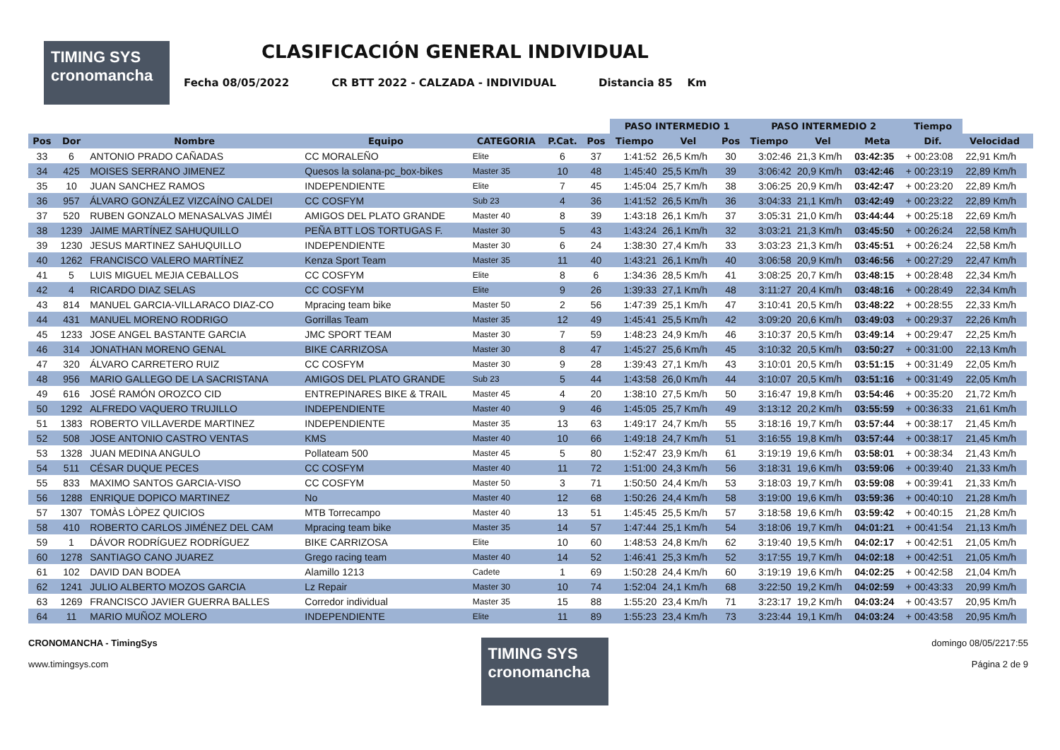TIMING SYS
cronomancha
CLASIFICACIÓN GENERAL INDIVIDUAL
Fecha 08/05/2022 CR BTT 2022 - CALZADA - INDIVIDUAL Distancia 85 Km
| | | | | | | | PASO INTERMEDIO 1 | | | PASO INTERMEDIO 2 | | | Tiempo | | |
| --- | --- | --- | --- | --- | --- | --- | --- | --- | --- | --- | --- | --- | --- | --- | --- |
| Pos | Dor | Nombre | Equipo | CATEGORIA | P.Cat. | Pos | Tiempo | Vel | Pos | Tiempo | Vel | Meta | Dif. | Velocidad | |
| 33 | 6 | ANTONIO PRADO CAÑADAS | CC MORALEÑO | Elite | 6 | 37 | 1:41:52 | 26,5 Km/h | 30 | 3:02:46 | 21,3 Km/h | 03:42:35 | + 00:23:08 | 22,91 Km/h | |
| 34 | 425 | MOISES SERRANO JIMENEZ | Quesos la solana-pc_box-bikes | Master 35 | 10 | 48 | 1:45:40 | 25,5 Km/h | 39 | 3:06:42 | 20,9 Km/h | 03:42:46 | + 00:23:19 | 22,89 Km/h | |
| 35 | 10 | JUAN SANCHEZ RAMOS | INDEPENDIENTE | Elite | 7 | 45 | 1:45:04 | 25,7 Km/h | 38 | 3:06:25 | 20,9 Km/h | 03:42:47 | + 00:23:20 | 22,89 Km/h | |
| 36 | 957 | ÁLVARO GONZÁLEZ VIZCAÍNO CALDEI | CC COSFYM | Sub 23 | 4 | 36 | 1:41:52 | 26,5 Km/h | 36 | 3:04:33 | 21,1 Km/h | 03:42:49 | + 00:23:22 | 22,89 Km/h | |
| 37 | 520 | RUBEN GONZALO MENASALVAS JIMÉI | AMIGOS DEL PLATO GRANDE | Master 40 | 8 | 39 | 1:43:18 | 26,1 Km/h | 37 | 3:05:31 | 21,0 Km/h | 03:44:44 | + 00:25:18 | 22,69 Km/h | |
| 38 | 1239 | JAIME MARTÍNEZ SAHUQUILLO | PEÑA BTT LOS TORTUGAS F. | Master 30 | 5 | 43 | 1:43:24 | 26,1 Km/h | 32 | 3:03:21 | 21,3 Km/h | 03:45:50 | + 00:26:24 | 22,58 Km/h | |
| 39 | 1230 | JESUS MARTINEZ SAHUQUILLO | INDEPENDIENTE | Master 30 | 6 | 24 | 1:38:30 | 27,4 Km/h | 33 | 3:03:23 | 21,3 Km/h | 03:45:51 | + 00:26:24 | 22,58 Km/h | |
| 40 | 1262 | FRANCISCO VALERO MARTÍNEZ | Kenza Sport Team | Master 35 | 11 | 40 | 1:43:21 | 26,1 Km/h | 40 | 3:06:58 | 20,9 Km/h | 03:46:56 | + 00:27:29 | 22,47 Km/h | |
| 41 | 5 | LUIS MIGUEL MEJIA CEBALLOS | CC COSFYM | Elite | 8 | 6 | 1:34:36 | 28,5 Km/h | 41 | 3:08:25 | 20,7 Km/h | 03:48:15 | + 00:28:48 | 22,34 Km/h | |
| 42 | 4 | RICARDO DIAZ SELAS | CC COSFYM | Elite | 9 | 26 | 1:39:33 | 27,1 Km/h | 48 | 3:11:27 | 20,4 Km/h | 03:48:16 | + 00:28:49 | 22,34 Km/h | |
| 43 | 814 | MANUEL GARCIA-VILLARACO DIAZ-CO | Mpracing team bike | Master 50 | 2 | 56 | 1:47:39 | 25,1 Km/h | 47 | 3:10:41 | 20,5 Km/h | 03:48:22 | + 00:28:55 | 22,33 Km/h | |
| 44 | 431 | MANUEL MORENO RODRIGO | Gorrillas Team | Master 35 | 12 | 49 | 1:45:41 | 25,5 Km/h | 42 | 3:09:20 | 20,6 Km/h | 03:49:03 | + 00:29:37 | 22,26 Km/h | |
| 45 | 1233 | JOSE ANGEL BASTANTE GARCIA | JMC SPORT TEAM | Master 30 | 7 | 59 | 1:48:23 | 24,9 Km/h | 46 | 3:10:37 | 20,5 Km/h | 03:49:14 | + 00:29:47 | 22,25 Km/h | |
| 46 | 314 | JONATHAN MORENO GENAL | BIKE CARRIZOSA | Master 30 | 8 | 47 | 1:45:27 | 25,6 Km/h | 45 | 3:10:32 | 20,5 Km/h | 03:50:27 | + 00:31:00 | 22,13 Km/h | |
| 47 | 320 | ÁLVARO CARRETERO RUIZ | CC COSFYM | Master 30 | 9 | 28 | 1:39:43 | 27,1 Km/h | 43 | 3:10:01 | 20,5 Km/h | 03:51:15 | + 00:31:49 | 22,05 Km/h | |
| 48 | 956 | MARIO GALLEGO DE LA SACRISTANA | AMIGOS DEL PLATO GRANDE | Sub 23 | 5 | 44 | 1:43:58 | 26,0 Km/h | 44 | 3:10:07 | 20,5 Km/h | 03:51:16 | + 00:31:49 | 22,05 Km/h | |
| 49 | 616 | JOSÉ RAMÓN OROZCO CID | ENTREPINARES BIKE & TRAIL | Master 45 | 4 | 20 | 1:38:10 | 27,5 Km/h | 50 | 3:16:47 | 19,8 Km/h | 03:54:46 | + 00:35:20 | 21,72 Km/h | |
| 50 | 1292 | ALFREDO VAQUERO TRUJILLO | INDEPENDIENTE | Master 40 | 9 | 46 | 1:45:05 | 25,7 Km/h | 49 | 3:13:12 | 20,2 Km/h | 03:55:59 | + 00:36:33 | 21,61 Km/h | |
| 51 | 1383 | ROBERTO VILLAVERDE MARTINEZ | INDEPENDIENTE | Master 35 | 13 | 63 | 1:49:17 | 24,7 Km/h | 55 | 3:18:16 | 19,7 Km/h | 03:57:44 | + 00:38:17 | 21,45 Km/h | |
| 52 | 508 | JOSE ANTONIO CASTRO VENTAS | KMS | Master 40 | 10 | 66 | 1:49:18 | 24,7 Km/h | 51 | 3:16:55 | 19,8 Km/h | 03:57:44 | + 00:38:17 | 21,45 Km/h | |
| 53 | 1328 | JUAN MEDINA ANGULO | Pollateam 500 | Master 45 | 5 | 80 | 1:52:47 | 23,9 Km/h | 61 | 3:19:19 | 19,6 Km/h | 03:58:01 | + 00:38:34 | 21,43 Km/h | |
| 54 | 511 | CÉSAR DUQUE PECES | CC COSFYM | Master 40 | 11 | 72 | 1:51:00 | 24,3 Km/h | 56 | 3:18:31 | 19,6 Km/h | 03:59:06 | + 00:39:40 | 21,33 Km/h | |
| 55 | 833 | MAXIMO SANTOS GARCIA-VISO | CC COSFYM | Master 50 | 3 | 71 | 1:50:50 | 24,4 Km/h | 53 | 3:18:03 | 19,7 Km/h | 03:59:08 | + 00:39:41 | 21,33 Km/h | |
| 56 | 1288 | ENRIQUE DOPICO MARTINEZ | No | Master 40 | 12 | 68 | 1:50:26 | 24,4 Km/h | 58 | 3:19:00 | 19,6 Km/h | 03:59:36 | + 00:40:10 | 21,28 Km/h | |
| 57 | 1307 | TOMÀS LÒPEZ QUICIOS | MTB Torrecampo | Master 40 | 13 | 51 | 1:45:45 | 25,5 Km/h | 57 | 3:18:58 | 19,6 Km/h | 03:59:42 | + 00:40:15 | 21,28 Km/h | |
| 58 | 410 | ROBERTO CARLOS JIMÉNEZ DEL CAM | Mpracing team bike | Master 35 | 14 | 57 | 1:47:44 | 25,1 Km/h | 54 | 3:18:06 | 19,7 Km/h | 04:01:21 | + 00:41:54 | 21,13 Km/h | |
| 59 | 1 | DÁVOR RODRÍGUEZ RODRÍGUEZ | BIKE CARRIZOSA | Elite | 10 | 60 | 1:48:53 | 24,8 Km/h | 62 | 3:19:40 | 19,5 Km/h | 04:02:17 | + 00:42:51 | 21,05 Km/h | |
| 60 | 1278 | SANTIAGO CANO JUAREZ | Grego racing team | Master 40 | 14 | 52 | 1:46:41 | 25,3 Km/h | 52 | 3:17:55 | 19,7 Km/h | 04:02:18 | + 00:42:51 | 21,05 Km/h | |
| 61 | 102 | DAVID DAN BODEA | Alamillo 1213 | Cadete | 1 | 69 | 1:50:28 | 24,4 Km/h | 60 | 3:19:19 | 19,6 Km/h | 04:02:25 | + 00:42:58 | 21,04 Km/h | |
| 62 | 1241 | JULIO ALBERTO MOZOS GARCIA | Lz Repair | Master 30 | 10 | 74 | 1:52:04 | 24,1 Km/h | 68 | 3:22:50 | 19,2 Km/h | 04:02:59 | + 00:43:33 | 20,99 Km/h | |
| 63 | 1269 | FRANCISCO JAVIER GUERRA BALLES | Corredor individual | Master 35 | 15 | 88 | 1:55:20 | 23,4 Km/h | 71 | 3:23:17 | 19,2 Km/h | 04:03:24 | + 00:43:57 | 20,95 Km/h | |
| 64 | 11 | MARIO MUÑOZ MOLERO | INDEPENDIENTE | Elite | 11 | 89 | 1:55:23 | 23,4 Km/h | 73 | 3:23:44 | 19,1 Km/h | 04:03:24 | + 00:43:58 | 20,95 Km/h | |
CRONOMANCHA - TimingSys
www.timingsys.com
TIMING SYS
cronomancha
domingo 08/05/2217:55
Página 2 de 9